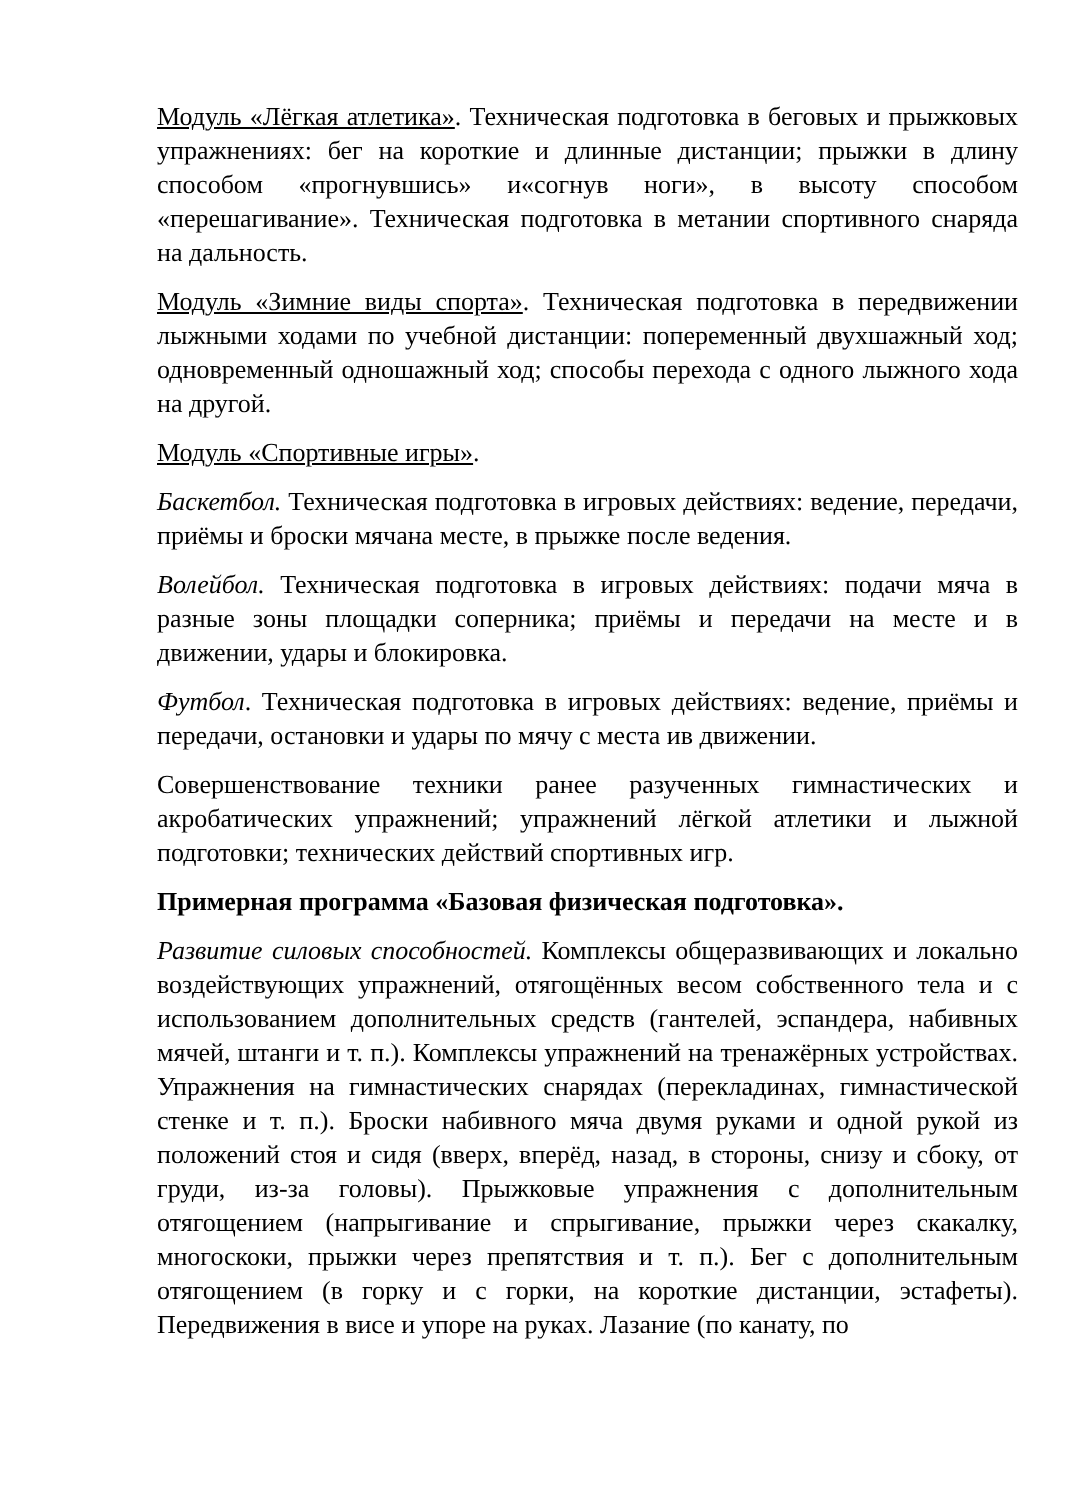Модуль «Лёгкая атлетика». Техническая подготовка в беговых и прыжковых упражнениях: бег на короткие и длинные дистанции; прыжки в длину способом «прогнувшись» и«согнув ноги», в высоту способом «перешагивание». Техническая подготовка в метании спортивного снаряда на дальность.
Модуль «Зимние виды спорта». Техническая подготовка в передвижении лыжными ходами по учебной дистанции: попеременный двухшажный ход; одновременный одношажный ход; способы перехода с одного лыжного хода на другой.
Модуль «Спортивные игры».
Баскетбол. Техническая подготовка в игровых действиях: ведение, передачи, приёмы и броски мячана месте, в прыжке после ведения.
Волейбол. Техническая подготовка в игровых действиях: подачи мяча в разные зоны площадки соперника; приёмы и передачи на месте и в движении, удары и блокировка.
Футбол. Техническая подготовка в игровых действиях: ведение, приёмы и передачи, остановки и удары по мячу с места ив движении.
Совершенствование техники ранее разученных гимнастических и акробатических упражнений; упражнений лёгкой атлетики и лыжной подготовки; технических действий спортивных игр.
Примерная программа «Базовая физическая подготовка».
Развитие силовых способностей. Комплексы общеразвивающих и локально воздействующих упражнений, отягощённых весом собственного тела и с использованием дополнительных средств (гантелей, эспандера, набивных мячей, штанги и т. п.). Комплексы упражнений на тренажёрных устройствах. Упражнения на гимнастических снарядах (перекладинах, гимнастической стенке и т. п.). Броски набивного мяча двумя руками и одной рукой из положений стоя и сидя (вверх, вперёд, назад, в стороны, снизу и сбоку, от груди, из-за головы). Прыжковые упражнения с дополнительным отягощением (напрыгивание и спрыгивание, прыжки через скакалку, многоскоки, прыжки через препятствия и т. п.). Бег с дополнительным отягощением (в горку и с горки, на короткие дистанции, эстафеты). Передвижения в висе и упоре на руках. Лазание (по канату, по